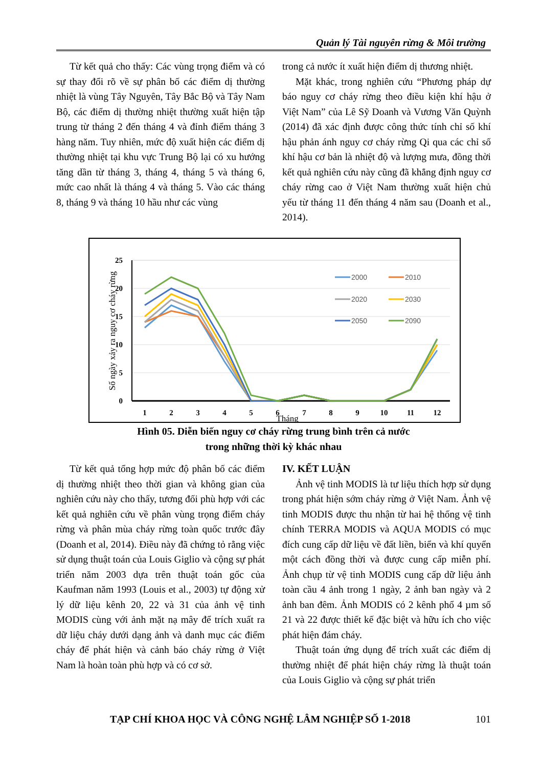Quản lý Tài nguyên rừng & Môi trường
Từ kết quả cho thấy: Các vùng trọng điểm và có sự thay đổi rõ về sự phân bố các điểm dị thường nhiệt là vùng Tây Nguyên, Tây Bắc Bộ và Tây Nam Bộ, các điểm dị thường nhiệt thường xuất hiện tập trung từ tháng 2 đến tháng 4 và đỉnh điểm tháng 3 hàng năm. Tuy nhiên, mức độ xuất hiện các điểm dị thường nhiệt tại khu vực Trung Bộ lại có xu hướng tăng dần từ tháng 3, tháng 4, tháng 5 và tháng 6, mức cao nhất là tháng 4 và tháng 5. Vào các tháng 8, tháng 9 và tháng 10 hầu như các vùng
trong cả nước ít xuất hiện điểm dị thương nhiệt.
Mặt khác, trong nghiên cứu “Phương pháp dự báo nguy cơ cháy rừng theo điều kiện khí hậu ở Việt Nam” của Lê Sỹ Doanh và Vương Văn Quỳnh (2014) đã xác định được công thức tính chỉ số khí hậu phản ánh nguy cơ cháy rừng Qi qua các chỉ số khí hậu cơ bản là nhiệt độ và lượng mưa, đồng thời kết quả nghiên cứu này cũng đã khẳng định nguy cơ cháy rừng cao ở Việt Nam thường xuất hiện chủ yếu từ tháng 11 đến tháng 4 năm sau (Doanh et al., 2014).
25
20
15
10
5
0
1
2
3
4
5
6
7
8
9
10
11
12
Tháng
Số ngày xảy ra nguy cơ cháy rừng
2000
2010
2020
2030
2050
2090
Hình 05. Diễn biến nguy cơ cháy rừng trung bình trên cả nước
trong những thời kỳ khác nhau
Từ kết quả tổng hợp mức độ phân bố các điểm dị thường nhiệt theo thời gian và không gian của nghiên cứu này cho thấy, tương đối phù hợp với các kết quả nghiên cứu về phân vùng trọng điểm cháy rừng và phân mùa cháy rừng toàn quốc trước đây (Doanh et al, 2014). Điều này đã chứng tỏ rằng việc sử dụng thuật toán của Louis Giglio và cộng sự phát triển năm 2003 dựa trên thuật toán gốc của Kaufman năm 1993 (Louis et al., 2003) tự động xử lý dữ liệu kênh 20, 22 và 31 của ảnh vệ tinh MODIS cùng với ảnh mặt nạ mây để trích xuất ra dữ liệu cháy dưới dạng ảnh và danh mục các điểm cháy để phát hiện và cảnh báo cháy rừng ở Việt Nam là hoàn toàn phù hợp và có cơ sở.
IV. KẾT LUẬN
Ảnh vệ tinh MODIS là tư liệu thích hợp sử dụng trong phát hiện sớm cháy rừng ở Việt Nam. Ảnh vệ tinh MODIS được thu nhận từ hai hệ thống vệ tinh chính TERRA MODIS và AQUA MODIS có mục đích cung cấp dữ liệu về đất liền, biển và khí quyển một cách đồng thời và được cung cấp miễn phí. Ảnh chụp từ vệ tinh MODIS cung cấp dữ liệu ảnh toàn cầu 4 ảnh trong 1 ngày, 2 ảnh ban ngày và 2 ảnh ban đêm. Ảnh MODIS có 2 kênh phổ 4 µm số 21 và 22 được thiết kế đặc biệt và hữu ích cho việc phát hiện đám cháy.
Thuật toán ứng dụng để trích xuất các điểm dị thường nhiệt để phát hiện cháy rừng là thuật toán của Louis Giglio và cộng sự phát triển
TẠP CHÍ KHOA HỌC VÀ CÔNG NGHỆ LÂM NGHIỆP SỐ 1-2018 101